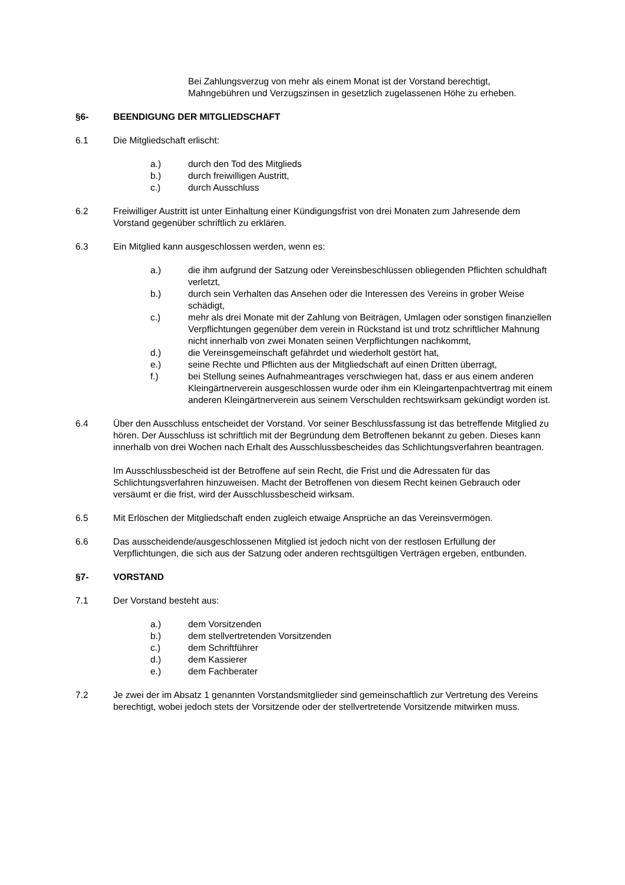Bei Zahlungsverzug von mehr als einem Monat ist der Vorstand berechtigt, Mahngebühren und Verzugszinsen in gesetzlich zugelassenen Höhe zu erheben.
§6- BEENDIGUNG DER MITGLIEDSCHAFT
6.1 Die Mitgliedschaft erlischt:
a.) durch den Tod des Mitglieds
b.) durch freiwilligen Austritt,
c.) durch Ausschluss
6.2 Freiwilliger Austritt ist unter Einhaltung einer Kündigungsfrist von drei Monaten zum Jahresende dem Vorstand gegenüber schriftlich zu erklären.
6.3 Ein Mitglied kann ausgeschlossen werden, wenn es:
a.) die ihm aufgrund der Satzung oder Vereinsbeschlüssen obliegenden Pflichten schuldhaft verletzt,
b.) durch sein Verhalten das Ansehen oder die Interessen des Vereins in grober Weise schädigt,
c.) mehr als drei Monate mit der Zahlung von Beiträgen, Umlagen oder sonstigen finanziellen Verpflichtungen gegenüber dem verein in Rückstand ist und trotz schriftlicher Mahnung nicht innerhalb von zwei Monaten seinen Verpflichtungen nachkommt,
d.) die Vereinsgemeinschaft gefährdet und wiederholt gestört hat,
e.) seine Rechte und Pflichten aus der Mitgliedschaft auf einen Dritten überragt,
f.) bei Stellung seines Aufnahmeantrages verschwiegen hat, dass er aus einem anderen Kleingärtnerverein ausgeschlossen wurde oder ihm ein Kleingartenpachtvertrag mit einem anderen Kleingärtnerverein aus seinem Verschulden rechtswirksam gekündigt worden ist.
6.4 Über den Ausschluss entscheidet der Vorstand. Vor seiner Beschlussfassung ist das betreffende Mitglied zu hören. Der Ausschluss ist schriftlich mit der Begründung dem Betroffenen bekannt zu geben. Dieses kann innerhalb von drei Wochen nach Erhalt des Ausschlussbescheides das Schlichtungsverfahren beantragen.
Im Ausschlussbescheid ist der Betroffene auf sein Recht, die Frist und die Adressaten für das Schlichtungsverfahren hinzuweisen. Macht der Betroffenen von diesem Recht keinen Gebrauch oder versäumt er die frist, wird der Ausschlussbescheid wirksam.
6.5 Mit Erlöschen der Mitgliedschaft enden zugleich etwaige Ansprüche an das Vereinsvermögen.
6.6 Das ausscheidende/ausgeschlossenen Mitglied ist jedoch nicht von der restlosen Erfüllung der Verpflichtungen, die sich aus der Satzung oder anderen rechtsgültigen Verträgen ergeben, entbunden.
§7- VORSTAND
7.1 Der Vorstand besteht aus:
a.) dem Vorsitzenden
b.) dem stellvertretenden Vorsitzenden
c.) dem Schriftführer
d.) dem Kassierer
e.) dem Fachberater
7.2 Je zwei der im Absatz 1 genannten Vorstandsmitglieder sind gemeinschaftlich zur Vertretung des Vereins berechtigt, wobei jedoch stets der Vorsitzende oder der stellvertretende Vorsitzende mitwirken muss.